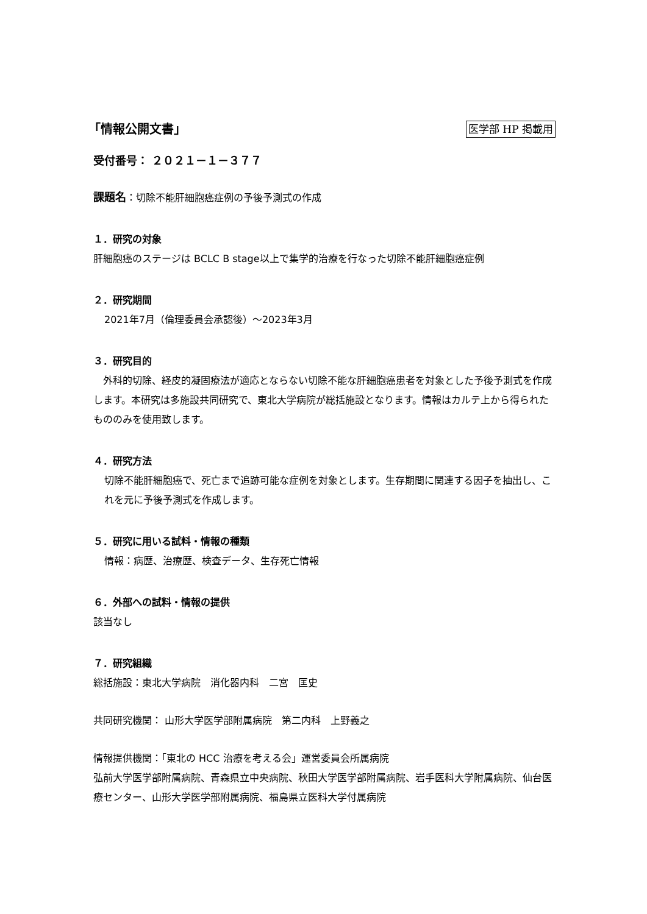「情報公開文書」 医学部 HP 掲載用
受付番号： ２０２１－１－３７７
課題名：切除不能肝細胞癌症例の予後予測式の作成
１．研究の対象
肝細胞癌のステージは BCLC B stage以上で集学的治療を行なった切除不能肝細胞癌症例
２．研究期間
2021年7月（倫理委員会承認後）～2023年3月
３．研究目的
　外科的切除、経皮的凝固療法が適応とならない切除不能な肝細胞癌患者を対象とした予後予測式を作成します。本研究は多施設共同研究で、東北大学病院が総括施設となります。情報はカルテ上から得られたもののみを使用致します。
４．研究方法
切除不能肝細胞癌で、死亡まで追跡可能な症例を対象とします。生存期間に関連する因子を抽出し、これを元に予後予測式を作成します。
５．研究に用いる試料・情報の種類
情報：病歴、治療歴、検査データ、生存死亡情報
６．外部への試料・情報の提供
該当なし
７．研究組織
総括施設：東北大学病院　消化器内科　二宮　匡史
共同研究機関： 山形大学医学部附属病院　第二内科　上野義之
情報提供機関：「東北の HCC 治療を考える会」運営委員会所属病院
弘前大学医学部附属病院、青森県立中央病院、秋田大学医学部附属病院、岩手医科大学附属病院、仙台医療センター、山形大学医学部附属病院、福島県立医科大学付属病院